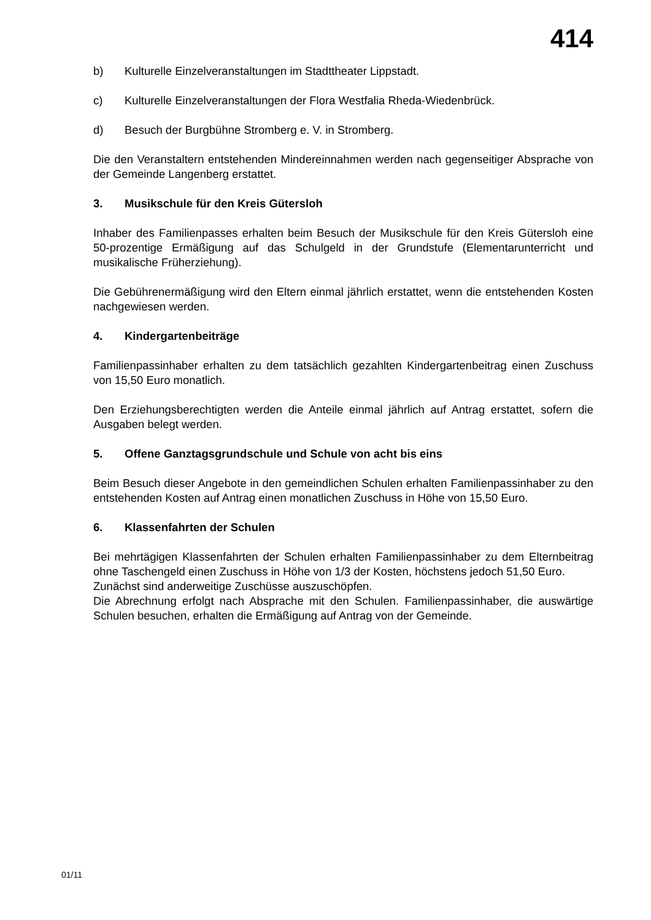414
b) Kulturelle Einzelveranstaltungen im Stadttheater Lippstadt.
c) Kulturelle Einzelveranstaltungen der Flora Westfalia Rheda-Wiedenbrück.
d) Besuch der Burgbühne Stromberg e. V. in Stromberg.
Die den Veranstaltern entstehenden Mindereinnahmen werden nach gegenseitiger Absprache von der Gemeinde Langenberg erstattet.
3. Musikschule für den Kreis Gütersloh
Inhaber des Familienpasses erhalten beim Besuch der Musikschule für den Kreis Gütersloh eine 50-prozentige Ermäßigung auf das Schulgeld in der Grundstufe (Elementarunterricht und musikalische Früherziehung).
Die Gebührenermäßigung wird den Eltern einmal jährlich erstattet, wenn die entstehenden Kosten nachgewiesen werden.
4. Kindergartenbeiträge
Familienpassinhaber erhalten zu dem tatsächlich gezahlten Kindergartenbeitrag einen Zuschuss von 15,50 Euro monatlich.
Den Erziehungsberechtigten werden die Anteile einmal jährlich auf Antrag erstattet, sofern die Ausgaben belegt werden.
5. Offene Ganztagsgrundschule und Schule von acht bis eins
Beim Besuch dieser Angebote in den gemeindlichen Schulen erhalten Familienpassinhaber zu den entstehenden Kosten auf Antrag einen monatlichen Zuschuss in Höhe von 15,50 Euro.
6. Klassenfahrten der Schulen
Bei mehrtägigen Klassenfahrten der Schulen erhalten Familienpassinhaber zu dem Elternbeitrag ohne Taschengeld einen Zuschuss in Höhe von 1/3 der Kosten, höchstens jedoch 51,50 Euro.
Zunächst sind anderweitige Zuschüsse auszuschöpfen.
Die Abrechnung erfolgt nach Absprache mit den Schulen. Familienpassinhaber, die auswärtige Schulen besuchen, erhalten die Ermäßigung auf Antrag von der Gemeinde.
01/11